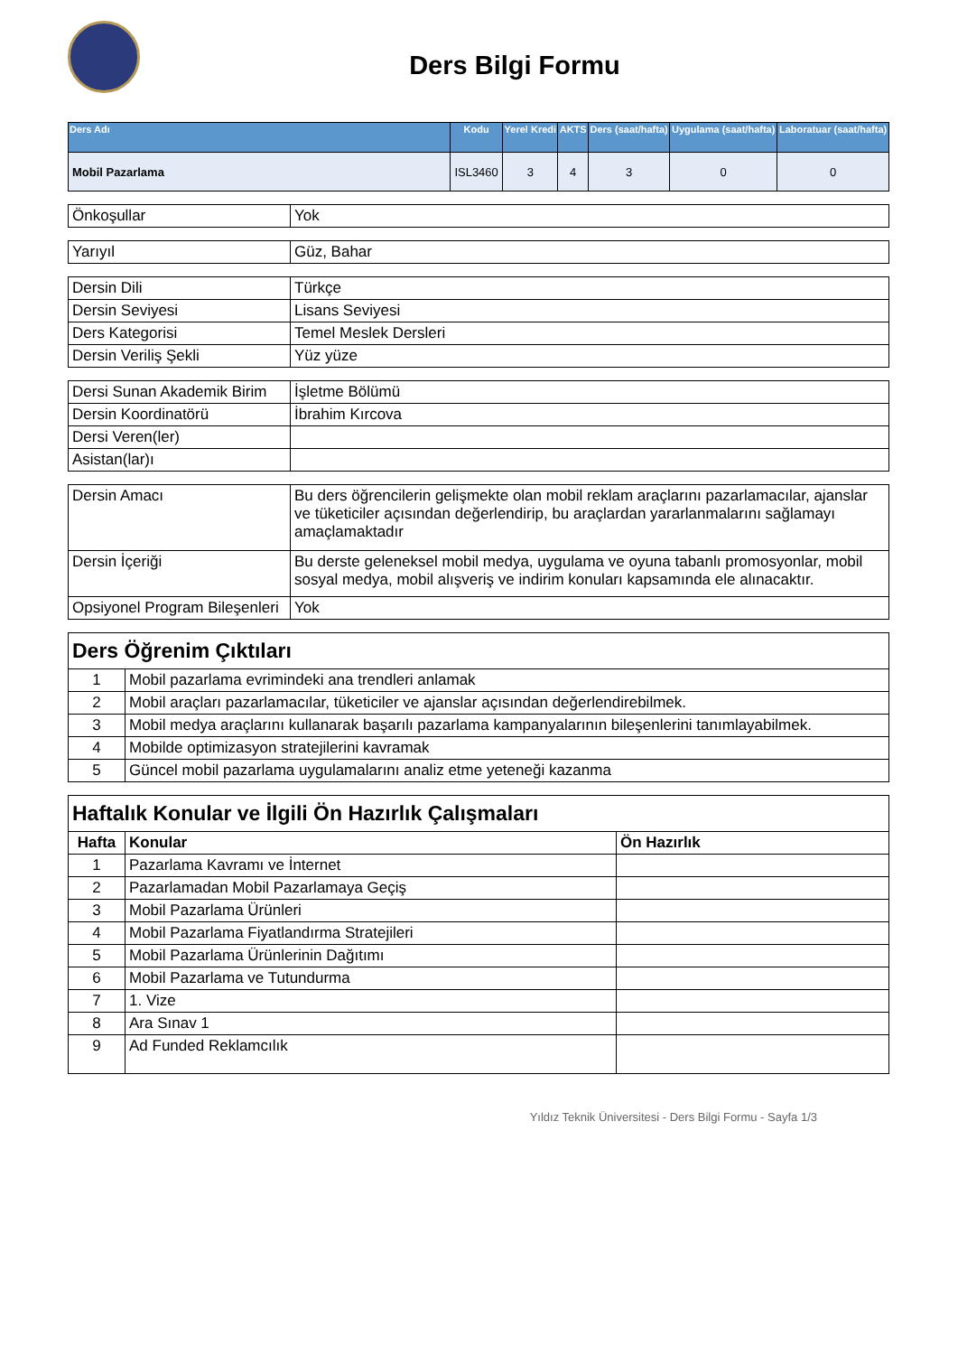Ders Bilgi Formu
| Ders Adı | Kodu | Yerel Kredi | AKTS | Ders (saat/hafta) | Uygulama (saat/hafta) | Laboratuar (saat/hafta) |
| --- | --- | --- | --- | --- | --- | --- |
| Mobil Pazarlama | ISL3460 | 3 | 4 | 3 | 0 | 0 |
| Önkoşullar | Yok |
| Yarıyıl | Güz, Bahar |
| Dersin Dili | Türkçe |
| Dersin Seviyesi | Lisans Seviyesi |
| Ders Kategorisi | Temel Meslek Dersleri |
| Dersin Veriliş Şekli | Yüz yüze |
| Dersi Sunan Akademik Birim | İşletme Bölümü |
| Dersin Koordinatörü | İbrahim Kırcova |
| Dersi Veren(ler) | |
| Asistan(lar)ı | |
| Dersin Amacı | Bu ders öğrencilerin gelişmekte olan mobil reklam araçlarını pazarlamacılar, ajanslar ve tüketiciler açısından değerlendirip, bu araçlardan yararlanmalarını sağlamayı amaçlamaktadır |
| Dersin İçeriği | Bu derste geleneksel mobil medya, uygulama ve oyuna tabanlı promosyonlar, mobil sosyal medya, mobil alışveriş ve indirim konuları kapsamında ele alınacaktır. |
| Opsiyonel Program Bileşenleri | Yok |
| Ders Öğrenim Çıktıları | |
| 1 | Mobil pazarlama evrimindeki ana trendleri anlamak |
| 2 | Mobil araçları pazarlamacılar, tüketiciler ve ajanslar açısından değerlendirebilmek. |
| 3 | Mobil medya araçlarını kullanarak başarılı pazarlama kampanyalarının bileşenlerini tanımlayabilmek. |
| 4 | Mobilde optimizasyon stratejilerini kavramak |
| 5 | Güncel mobil pazarlama uygulamalarını analiz etme yeteneği kazanma |
| Haftalık Konular ve İlgili Ön Hazırlık Çalışmaları | | |
| Hafta | Konular | Ön Hazırlık |
| 1 | Pazarlama Kavramı ve İnternet | |
| 2 | Pazarlamadan Mobil Pazarlamaya Geçiş | |
| 3 | Mobil Pazarlama Ürünleri | |
| 4 | Mobil Pazarlama Fiyatlandırma Stratejileri | |
| 5 | Mobil Pazarlama Ürünlerinin Dağıtımı | |
| 6 | Mobil Pazarlama ve Tutundurma | |
| 7 | 1. Vize | |
| 8 | Ara Sınav 1 | |
| 9 | Ad Funded Reklamcılık | |
Yıldız Teknik Üniversitesi - Ders Bilgi Formu - Sayfa 1/3